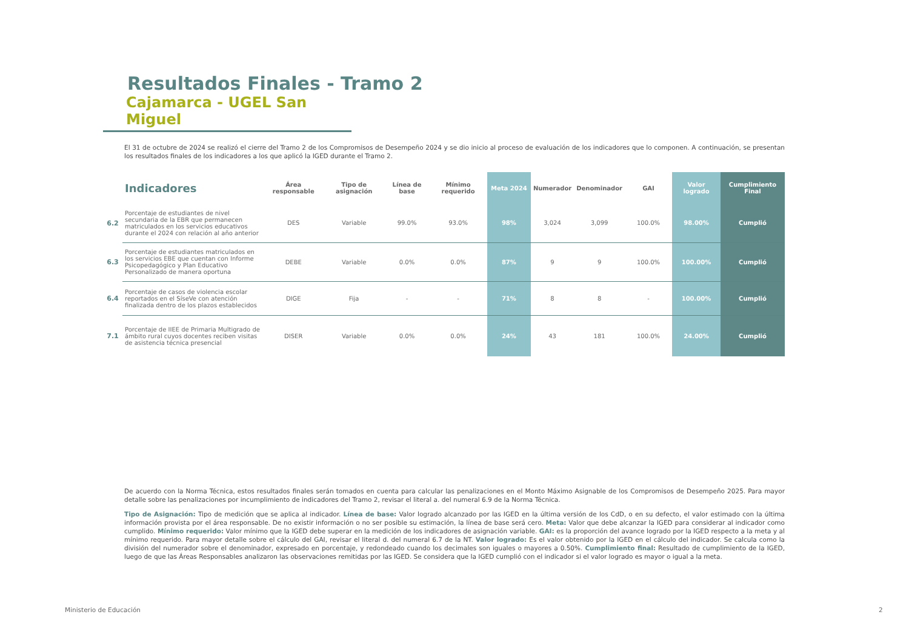Resultados Finales - Tramo 2
Cajamarca - UGEL San Miguel
El 31 de octubre de 2024 se realizó el cierre del Tramo 2 de los Compromisos de Desempeño 2024 y se dio inicio al proceso de evaluación de los indicadores que lo componen. A continuación, se presentan los resultados finales de los indicadores a los que aplicó la IGED durante el Tramo 2.
| | Indicadores | Área responsable | Tipo de asignación | Línea de base | Mínimo requerido | Meta 2024 | Numerador | Denominador | GAI | Valor logrado | Cumplimiento Final |
| --- | --- | --- | --- | --- | --- | --- | --- | --- | --- | --- | --- |
| 6.2 | Porcentaje de estudiantes de nivel secundaria de la EBR que permanecen matriculados en los servicios educativos durante el 2024 con relación al año anterior | DES | Variable | 99.0% | 93.0% | 98% | 3,024 | 3,099 | 100.0% | 98.00% | Cumplió |
| 6.3 | Porcentaje de estudiantes matriculados en los servicios EBE que cuentan con Informe Psicopedagógico y Plan Educativo Personalizado de manera oportuna | DEBE | Variable | 0.0% | 0.0% | 87% | 9 | 9 | 100.0% | 100.00% | Cumplió |
| 6.4 | Porcentaje de casos de violencia escolar reportados en el SíseVe con atención finalizada dentro de los plazos establecidos | DIGE | Fija | - | - | 71% | 8 | 8 | - | 100.00% | Cumplió |
| 7.1 | Porcentaje de IIEE de Primaria Multigrado de ámbito rural cuyos docentes reciben visitas de asistencia técnica presencial | DISER | Variable | 0.0% | 0.0% | 24% | 43 | 181 | 100.0% | 24.00% | Cumplió |
De acuerdo con la Norma Técnica, estos resultados finales serán tomados en cuenta para calcular las penalizaciones en el Monto Máximo Asignable de los Compromisos de Desempeño 2025. Para mayor detalle sobre las penalizaciones por incumplimiento de indicadores del Tramo 2, revisar el literal a. del numeral 6.9 de la Norma Técnica.
Tipo de Asignación: Tipo de medición que se aplica al indicador. Línea de base: Valor logrado alcanzado por las IGED en la última versión de los CdD, o en su defecto, el valor estimado con la última información provista por el área responsable. De no existir información o no ser posible su estimación, la línea de base será cero. Meta: Valor que debe alcanzar la IGED para considerar al indicador como cumplido. Mínimo requerido: Valor mínimo que la IGED debe superar en la medición de los indicadores de asignación variable. GAI: es la proporción del avance logrado por la IGED respecto a la meta y al mínimo requerido. Para mayor detalle sobre el cálculo del GAI, revisar el literal d. del numeral 6.7 de la NT. Valor logrado: Es el valor obtenido por la IGED en el cálculo del indicador. Se calcula como la división del numerador sobre el denominador, expresado en porcentaje, y redondeado cuando los decimales son iguales o mayores a 0.50%. Cumplimiento final: Resultado de cumplimiento de la IGED, luego de que las Áreas Responsables analizaron las observaciones remitidas por las IGED. Se considera que la IGED cumplió con el indicador si el valor logrado es mayor o igual a la meta.
Ministerio de Educación 2